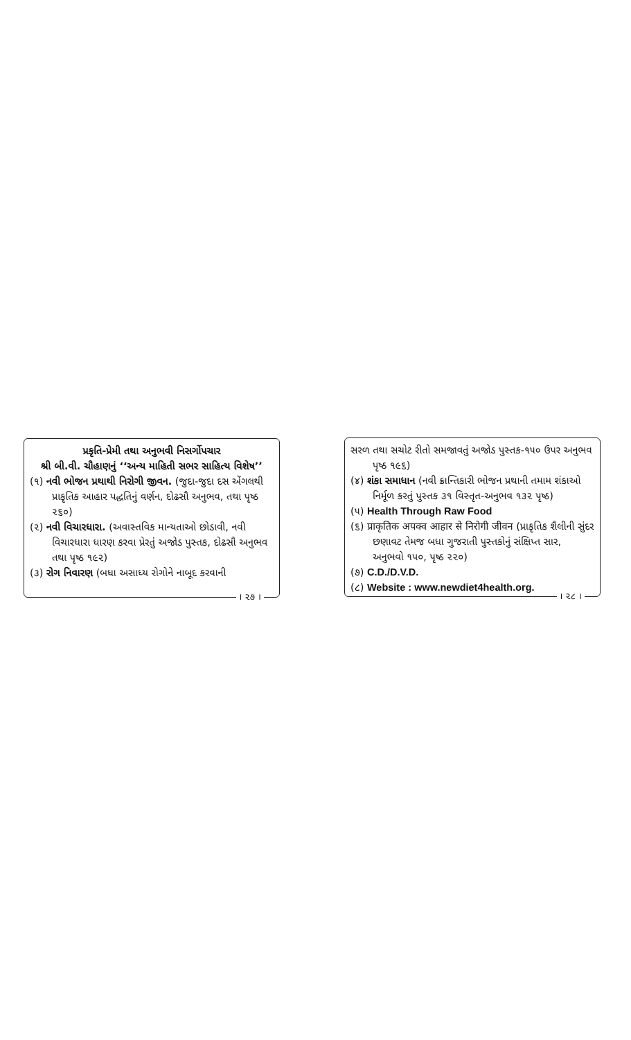પ્રકૃતિ-પ્રેમી તથા અનુભવી નિસર્ગોપચાર
શ્રી બી.વી. ચૌહાણનું ‘‘અન્ય માહિતી સભર સાહિત્ય વિશેષ’’
(૧) નવી ભોજન પ્રથાથી નિરોગી જીવન. (જુદા-જુદા દસ એંગલથી પ્રાકૃતિક આહાર પદ્ધતિનું વર્ણન, દોઢસૌ અનુભવ, તથા પૃષ્ઠ ૨૬૦)
(૨) નવી વિચારધારા. (અવાસ્તવિક માન્યતાઓ છોડાવી, નવી વિચારધારા ધારણ કરવા પ્રેરતું અજોડ પુસ્તક, દોઢસૌ અનુભવ તથા પૃષ્ઠ ૧૯૨)
(૩) રોગ નિવારણ (બધા અસાધ્ય રોગોને નાબૂદ કરવાની
। ૨૭ ।
સરળ તથા સચોટ રીતો સમજાવતું અજોડ પુસ્તક-૧૫૦ ઉપર અનુભવ પૃષ્ઠ ૧૯૬)
(૪) શંકા સમાધાન (નવી ક્રાન્તિકારી ભોજન પ્રથાની તમામ શંકાઓ નિર્મૂળ કરતું પુસ્તક ૩૧ વિસ્તૃત-અનુભવ ૧૩૨ પૃષ્ઠ)
(૫) Health Through Raw Food
(૬) प्राकृतिक अपक्व आहार से निरोगी जीवन (પ્રાકૃતિક શૈલીની સુંદર છણાવટ તેમજ બધા ગુજરાતી પુસ્તકોનું સંક્ષિપ્ત સાર, અનુભવો ૧૫૦, પૃષ્ઠ ૨૨૦)
(૭) C.D./D.V.D.
(૮) Website : www.newdiet4health.org.
। ૨૮ ।